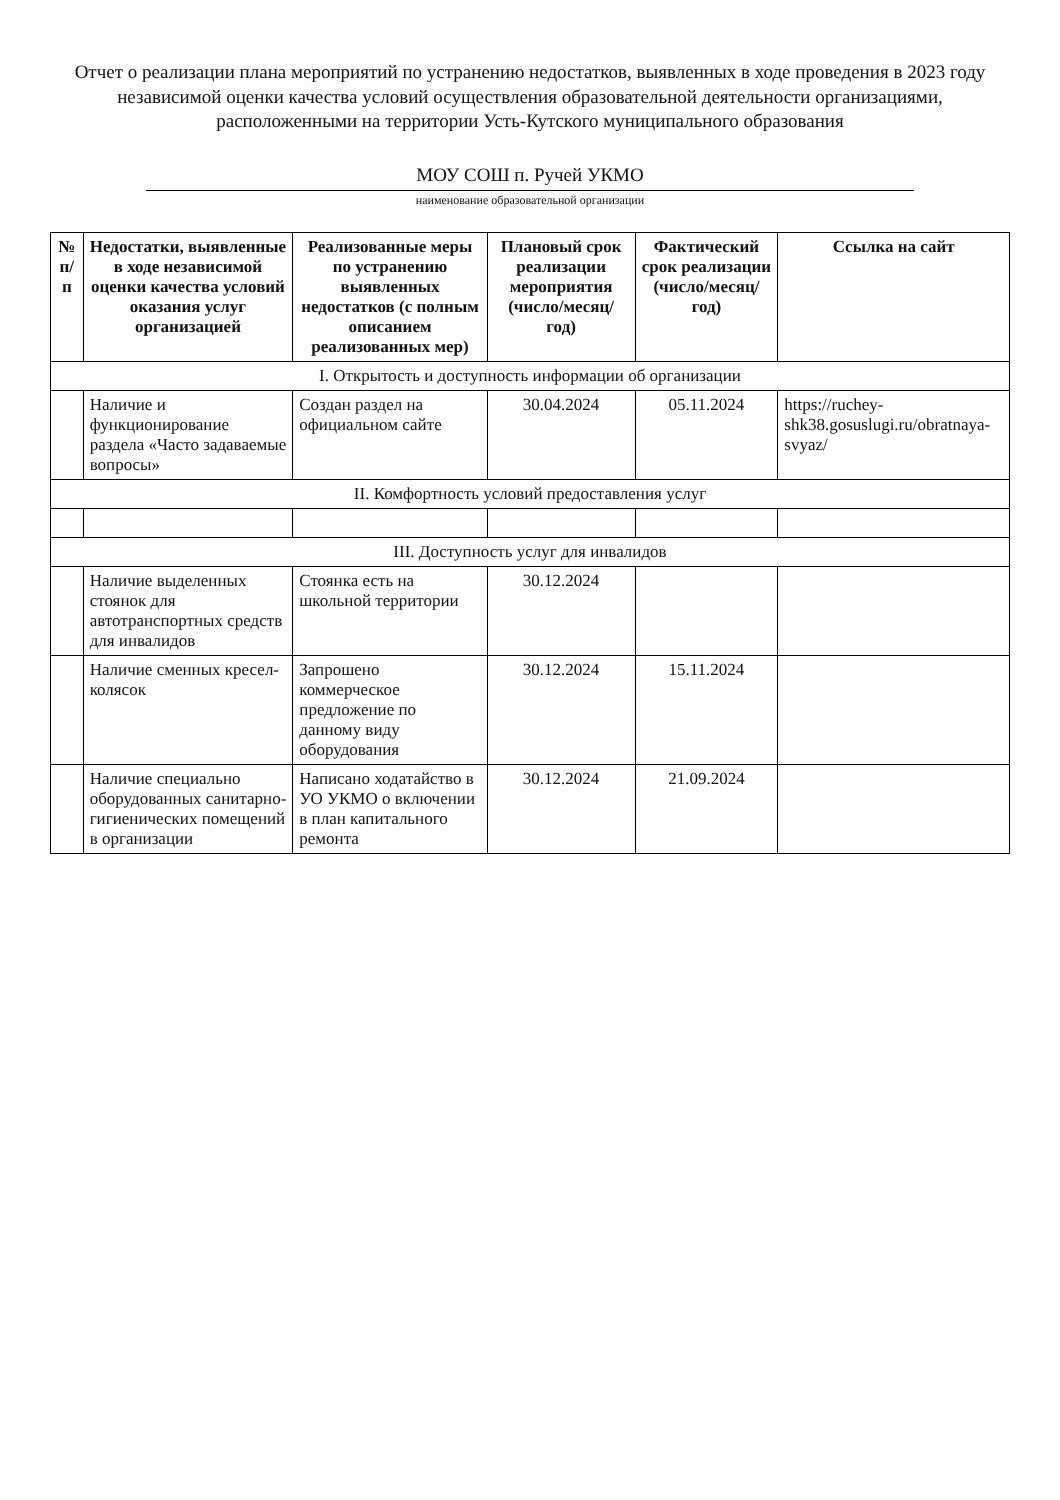Отчет о реализации плана мероприятий по устранению недостатков, выявленных в ходе проведения в 2023 году независимой оценки качества условий осуществления образовательной деятельности организациями, расположенными на территории Усть-Кутского муниципального образования
МОУ СОШ п. Ручей УКМО
наименование образовательной организации
| № п/п | Недостатки, выявленные в ходе независимой оценки качества условий оказания услуг организацией | Реализованные меры по устранению выявленных недостатков (с полным описанием реализованных мер) | Плановый срок реализации мероприятия (число/месяц/год) | Фактический срок реализации (число/месяц/год) | Ссылка на сайт |
| --- | --- | --- | --- | --- | --- |
| I. Открытость и доступность информации об организации | | | | | |
| | Наличие и функционирование раздела «Часто задаваемые вопросы» | Создан раздел на официальном сайте | 30.04.2024 | 05.11.2024 | https://ruchey-shk38.gosuslugi.ru/obratnaya-svyaz/ |
| II. Комфортность условий предоставления услуг | | | | | |
| III. Доступность услуг для инвалидов | | | | | |
| | Наличие выделенных стоянок для автотранспортных средств для инвалидов | Стоянка есть на школьной территории | 30.12.2024 | | |
| | Наличие сменных кресел-колясок | Запрошено коммерческое предложение по данному виду оборудования | 30.12.2024 | 15.11.2024 | |
| | Наличие специально оборудованных санитарно-гигиенических помещений в организации | Написано ходатайство в УО УКМО о включении в план капитального ремонта | 30.12.2024 | 21.09.2024 | |